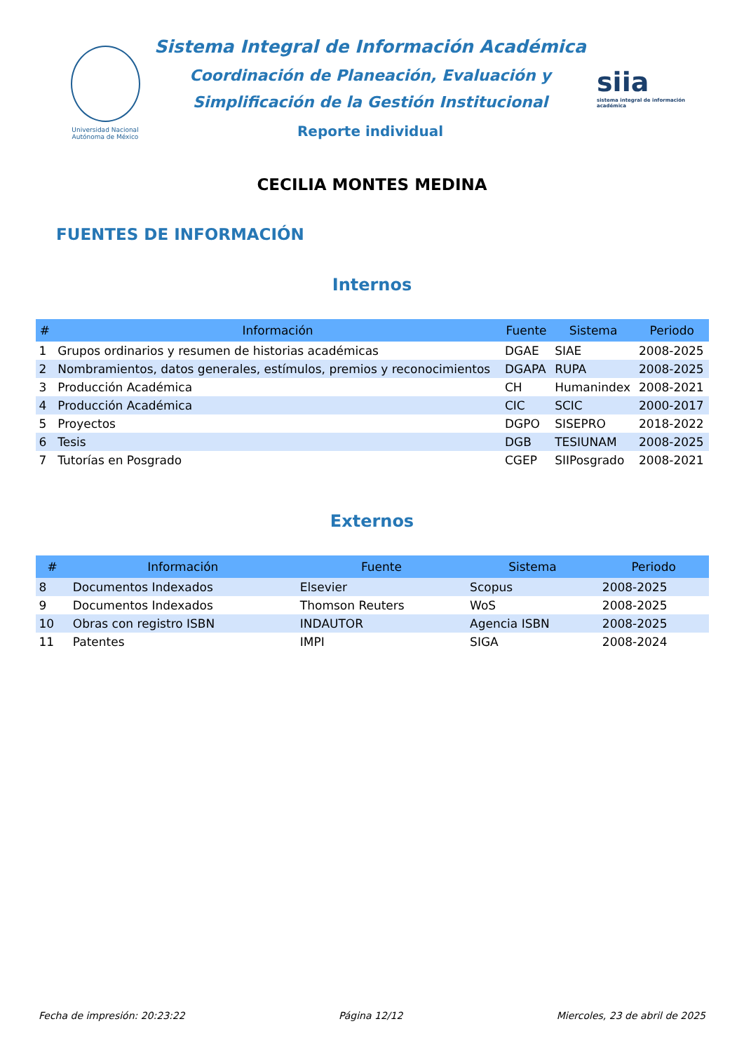Universidad Nacional Autónoma de México
Sistema Integral de Información Académica
Coordinación de Planeación, Evaluación y
Simplificación de la Gestión Institucional
Reporte individual
siia
sistema integral de información académica
CECILIA MONTES MEDINA
FUENTES DE INFORMACIÓN
Internos
| # | Información | Fuente | Sistema | Periodo |
| --- | --- | --- | --- | --- |
| 1 | Grupos ordinarios y resumen de historias académicas | DGAE | SIAE | 2008-2025 |
| 2 | Nombramientos, datos generales, estímulos, premios y reconocimientos | DGAPA | RUPA | 2008-2025 |
| 3 | Producción Académica | CH | Humanindex | 2008-2021 |
| 4 | Producción Académica | CIC | SCIC | 2000-2017 |
| 5 | Proyectos | DGPO | SISEPRO | 2018-2022 |
| 6 | Tesis | DGB | TESIUNAM | 2008-2025 |
| 7 | Tutorías en Posgrado | CGEP | SIIPosgrado | 2008-2021 |
Externos
| # | Información | Fuente | Sistema | Periodo |
| --- | --- | --- | --- | --- |
| 8 | Documentos Indexados | Elsevier | Scopus | 2008-2025 |
| 9 | Documentos Indexados | Thomson Reuters | WoS | 2008-2025 |
| 10 | Obras con registro ISBN | INDAUTOR | Agencia ISBN | 2008-2025 |
| 11 | Patentes | IMPI | SIGA | 2008-2024 |
Fecha de impresión: 20:23:22 Página 12/12 Miercoles, 23 de abril de 2025